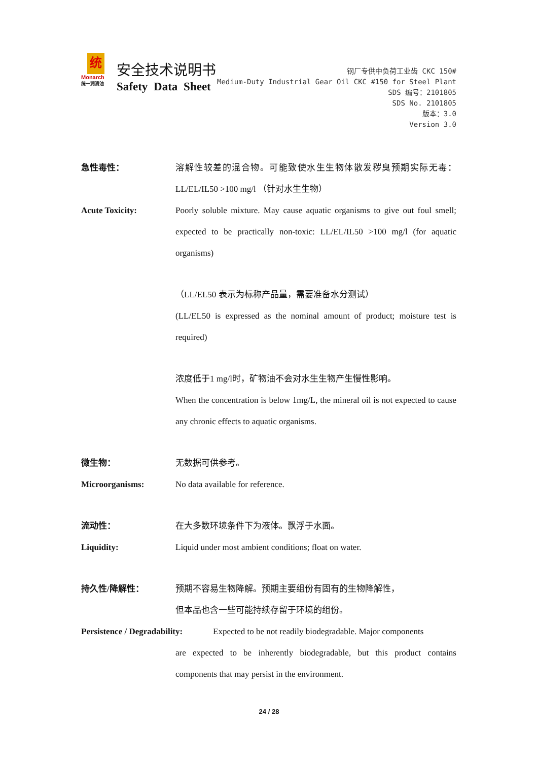统
Monarch
统一润滑油
安全技术说明书
Safety Data Sheet
钢厂专供中负荷工业齿 CKC 150#
Medium-Duty Industrial Gear Oil CKC #150 for Steel Plant
SDS 编号：2101805
SDS No. 2101805
版本：3.0
Version 3.0
急性毒性： 溶解性较差的混合物。可能致使水生生物体散发秽臭预期实际无毒：LL/EL/IL50 >100 mg/l （针对水生生物）
Acute Toxicity: Poorly soluble mixture. May cause aquatic organisms to give out foul smell; expected to be practically non-toxic: LL/EL/IL50 >100 mg/l (for aquatic organisms)
（LL/EL50 表示为标称产品量，需要准备水分测试）
(LL/EL50 is expressed as the nominal amount of product; moisture test is required)
浓度低于1 mg/l时，矿物油不会对水生生物产生慢性影响。
When the concentration is below 1mg/L, the mineral oil is not expected to cause any chronic effects to aquatic organisms.
微生物： 无数据可供参考。
Microorganisms: No data available for reference.
流动性： 在大多数环境条件下为液体。飘浮于水面。
Liquidity: Liquid under most ambient conditions; float on water.
持久性/降解性： 预期不容易生物降解。预期主要组份有固有的生物降解性，
但本品也含一些可能持续存留于环境的组份。
Persistence / Degradability:
Expected to be not readily biodegradable. Major components
are expected to be inherently biodegradable, but this product contains components that may persist in the environment.
24 / 28